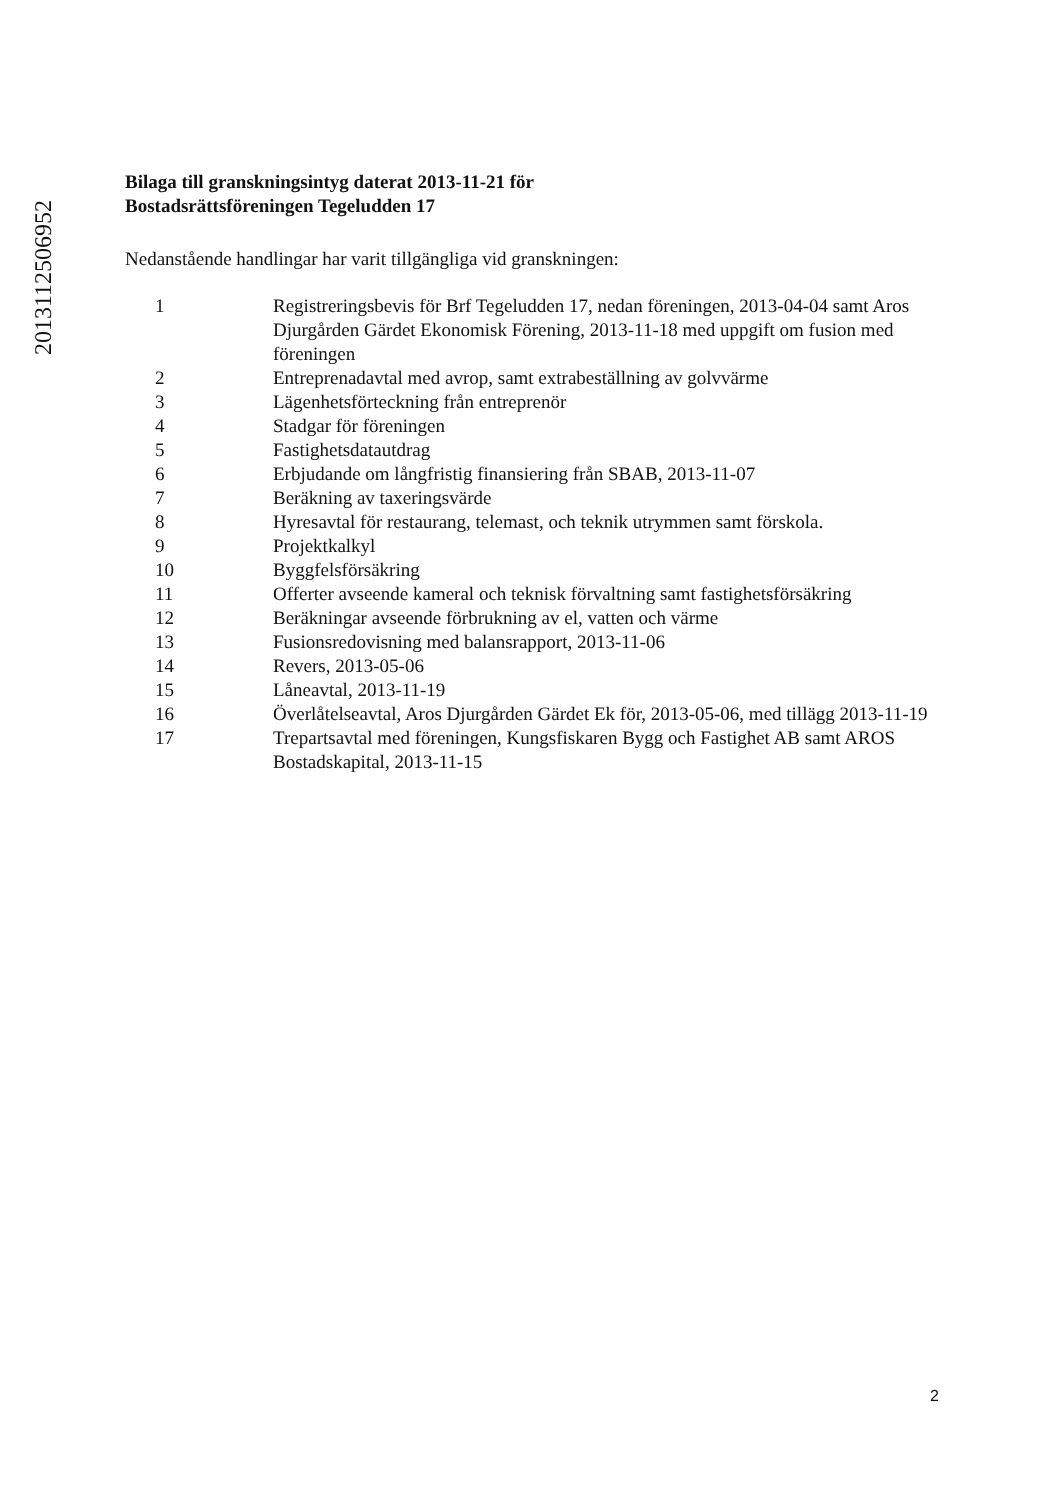20131125069​52
Bilaga till granskningsintyg daterat 2013-11-21 för
Bostadsrättsföreningen Tegeludden 17
Nedanstående handlingar har varit tillgängliga vid granskningen:
| 1 | Registreringsbevis för Brf Tegeludden 17, nedan föreningen, 2013-04-04 samt Aros Djurgården Gärdet Ekonomisk Förening, 2013-11-18 med uppgift om fusion med föreningen |
| 2 | Entreprenadavtal med avrop, samt extrabeställning av golvvärme |
| 3 | Lägenhetsförteckning från entreprenör |
| 4 | Stadgar för föreningen |
| 5 | Fastighetsdatautdrag |
| 6 | Erbjudande om långfristig finansiering från SBAB, 2013-11-07 |
| 7 | Beräkning av taxeringsvärde |
| 8 | Hyresavtal för restaurang, telemast, och teknik utrymmen samt förskola. |
| 9 | Projektkalkyl |
| 10 | Byggfelsförsäkring |
| 11 | Offerter avseende kameral och teknisk förvaltning samt fastighetsförsäkring |
| 12 | Beräkningar avseende förbrukning av el, vatten och värme |
| 13 | Fusionsredovisning med balansrapport, 2013-11-06 |
| 14 | Revers, 2013-05-06 |
| 15 | Låneavtal, 2013-11-19 |
| 16 | Överlåtelseavtal, Aros Djurgården Gärdet Ek för, 2013-05-06, med tillägg 2013-11-19 |
| 17 | Trepartsavtal med föreningen, Kungsfiskaren Bygg och Fastighet AB samt AROS Bostadskapital, 2013-11-15 |
2